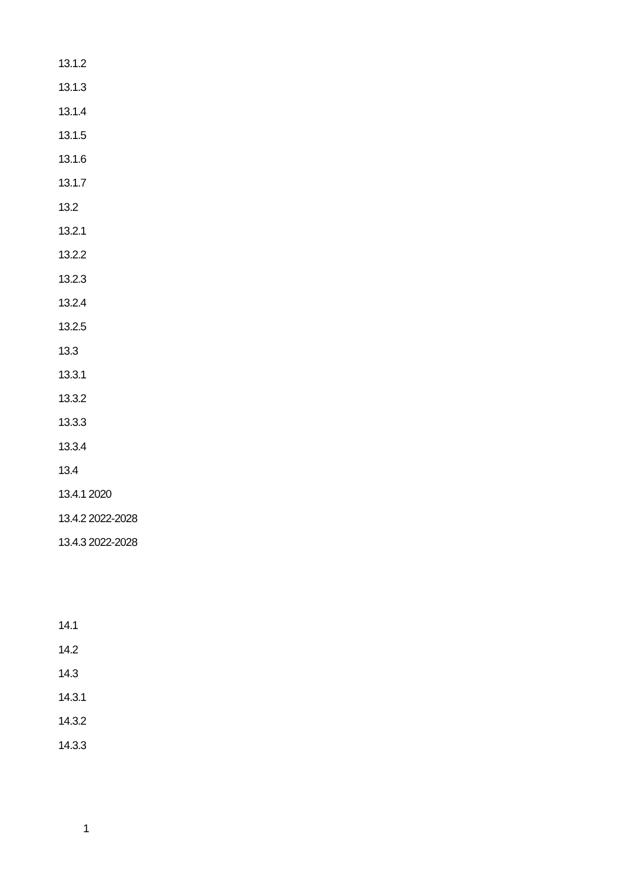13.1.2
13.1.3
13.1.4
13.1.5
13.1.6
13.1.7
13.2
13.2.1
13.2.2
13.2.3
13.2.4
13.2.5
13.3
13.3.1
13.3.2
13.3.3
13.3.4
13.4
13.4.1 2020
13.4.2 2022-2028
13.4.3 2022-2028
14.1
14.2
14.3
14.3.1
14.3.2
14.3.3
1